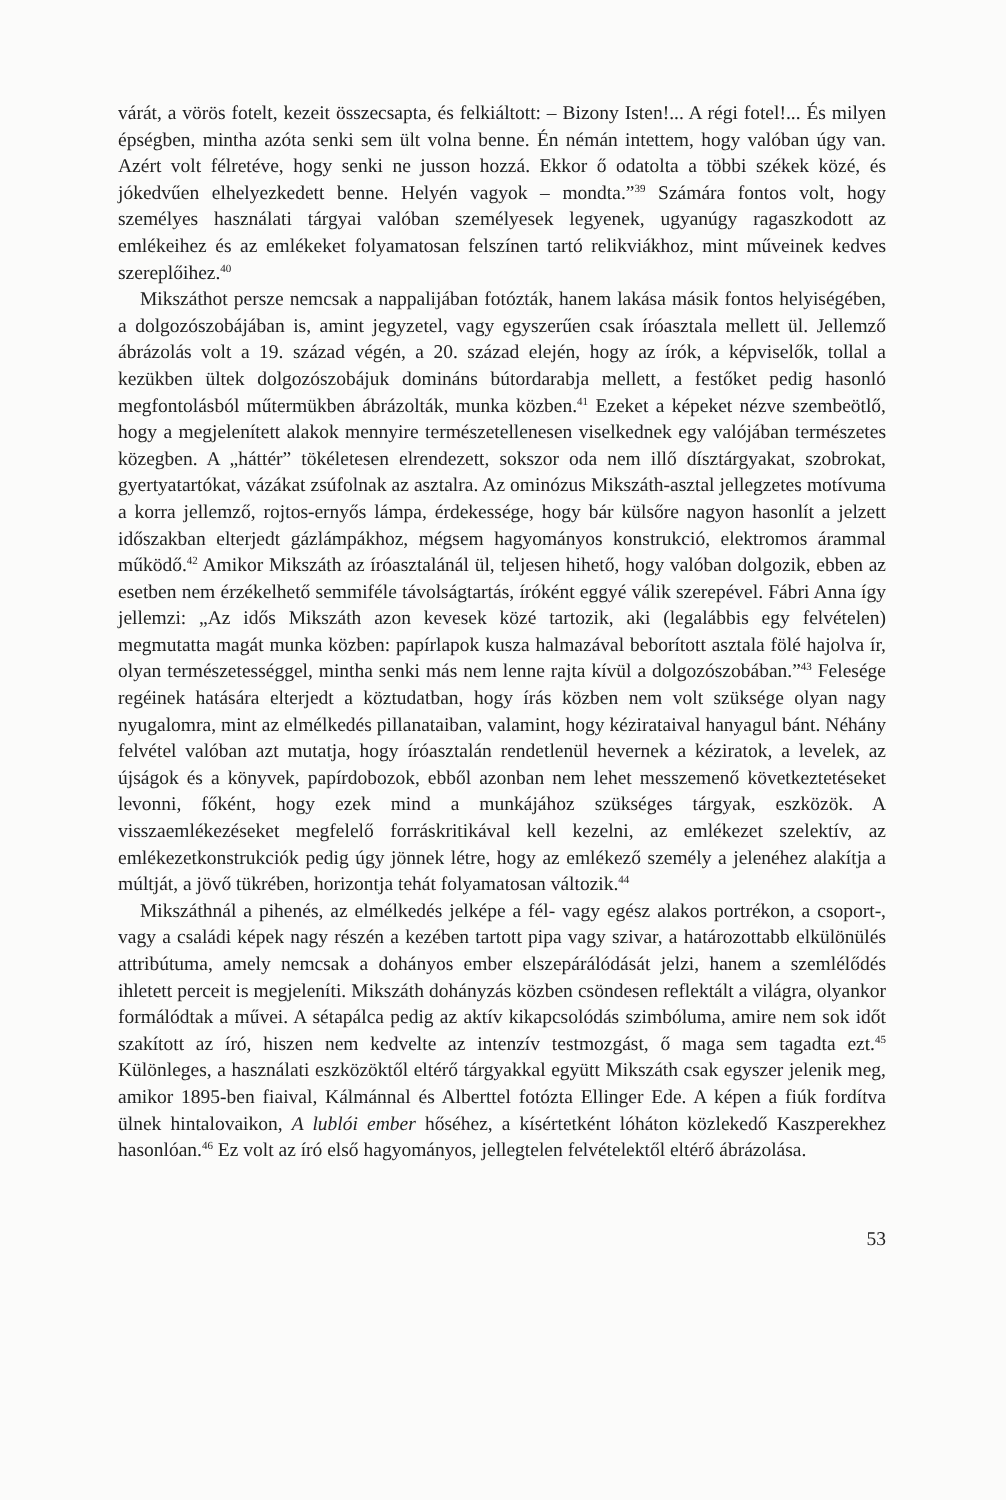várát, a vörös fotelt, kezeit összecsapta, és felkiáltott: – Bizony Isten!... A régi fotel!... És milyen épségben, mintha azóta senki sem ült volna benne. Én némán intettem, hogy valóban úgy van. Azért volt félretéve, hogy senki ne jusson hozzá. Ekkor ő odatolta a többi székek közé, és jókedvűen elhelyezkedett benne. Helyén vagyok – mondta.”<sup>39</sup> Számára fontos volt, hogy személyes használati tárgyai valóban személyesek legyenek, ugyanúgy ragaszkodott az emlékeihez és az emlékeket folyamatosan felszínen tartó relikviákhoz, mint műveinek kedves szereplőihez.<sup>40</sup>
Mikszáthot persze nemcsak a nappalijában fotózták, hanem lakása másik fontos helyiségében, a dolgozószobájában is, amint jegyzetel, vagy egyszerűen csak íróasztala mellett ül. Jellemző ábrázolás volt a 19. század végén, a 20. század elején, hogy az írók, a képviselők, tollal a kezükben ültek dolgozószobájuk domináns bútordarabja mellett, a festőket pedig hasonló megfontolásból műtermükben ábrázolták, munka közben.<sup>41</sup> Ezeket a képeket nézve szembeötlő, hogy a megjelenített alakok mennyire természetellenesen viselkednek egy valójában természetes közegben. A „háttér” tökéletesen elrendezett, sokszor oda nem illő dísztárgyakat, szobrokat, gyertyatartókat, vázákat zsúfolnak az asztalra. Az ominózus Mikszáth-asztal jellegzetes motívuma a korra jellemző, rojtos-ernyős lámpa, érdekessége, hogy bár külsőre nagyon hasonlít a jelzett időszakban elterjedt gázlámpákhoz, mégsem hagyományos konstrukció, elektromos árammal működő.<sup>42</sup> Amikor Mikszáth az íróasztalánál ül, teljesen hihető, hogy valóban dolgozik, ebben az esetben nem érzékelhető semmiféle távolságtartás, íróként eggyé válik szerepével. Fábri Anna így jellemzi: „Az idős Mikszáth azon kevesek közé tartozik, aki (legalábbis egy felvételen) megmutatta magát munka közben: papírlapok kusza halmazával beborított asztala fölé hajolva ír, olyan természetességgel, mintha senki más nem lenne rajta kívül a dolgozószobában.”<sup>43</sup> Felesége regéinek hatására elterjedt a köztudatban, hogy írás közben nem volt szüksége olyan nagy nyugalomra, mint az elmélkedés pillanataiban, valamint, hogy kézirataival hanyagul bánt. Néhány felvétel valóban azt mutatja, hogy íróasztalán rendetlenül hevernek a kéziratok, a levelek, az újságok és a könyvek, papírdobozok, ebből azonban nem lehet messzemenő következtetéseket levonni, főként, hogy ezek mind a munkájához szükséges tárgyak, eszközök. A visszaemlékezéseket megfelelő forráskritikával kell kezelni, az emlékezet szelektív, az emlékezetkonstrukciók pedig úgy jönnek létre, hogy az emlékező személy a jelenéhez alakítja a múltját, a jövő tükrében, horizontja tehát folyamatosan változik.<sup>44</sup>
Mikszáthnál a pihenés, az elmélkedés jelképe a fél- vagy egész alakos portrékon, a csoport-, vagy a családi képek nagy részén a kezében tartott pipa vagy szivar, a határozottabb elkülönülés attribútuma, amely nemcsak a dohányos ember elszepárálódását jelzi, hanem a szemlélődés ihletett perceit is megjeleníti. Mikszáth dohányzás közben csöndesen reflektált a világra, olyankor formálódtak a művei. A sétapálca pedig az aktív kikapcsolódás szimbóluma, amire nem sok időt szakított az író, hiszen nem kedvelte az intenzív testmozgást, ő maga sem tagadta ezt.<sup>45</sup> Különleges, a használati eszközöktől eltérő tárgyakkal együtt Mikszáth csak egyszer jelenik meg, amikor 1895-ben fiaival, Kálmánnal és Alberttel fotózta Ellinger Ede. A képen a fiúk fordítva ülnek hintalovaikon, A lublói ember hőséhez, a kísértetként lóháton közlekedő Kaszperekhez hasonlóan.<sup>46</sup> Ez volt az író első hagyományos, jellegtelen felvételektől eltérő ábrázolása.
53